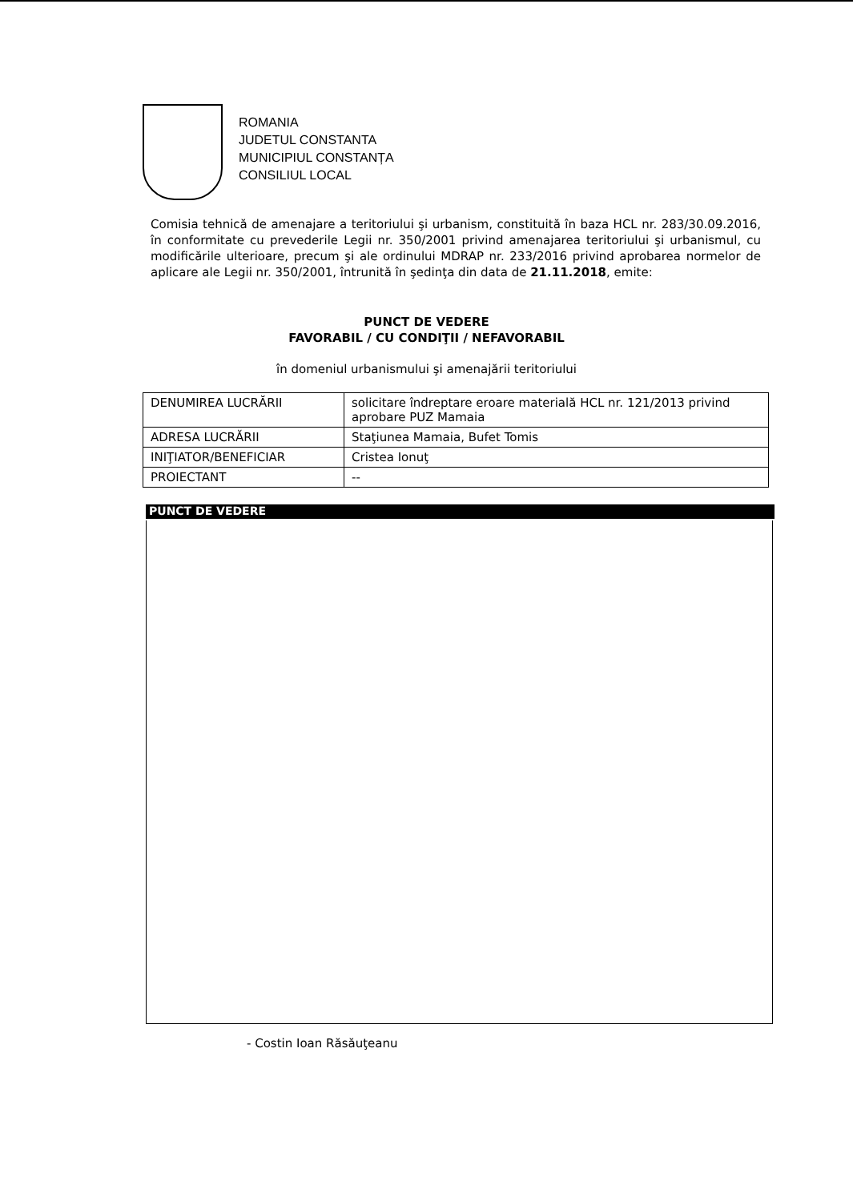ROMANIA
JUDETUL CONSTANTA
MUNICIPIUL CONSTANȚA
CONSILIUL LOCAL
Comisia tehnică de amenajare a teritoriului şi urbanism, constituită în baza HCL nr. 283/30.09.2016, în conformitate cu prevederile Legii nr. 350/2001 privind amenajarea teritoriului şi urbanismul, cu modificările ulterioare, precum şi ale ordinului MDRAP nr. 233/2016 privind aprobarea normelor de aplicare ale Legii nr. 350/2001, întrunită în şedinţa din data de 21.11.2018, emite:
PUNCT DE VEDERE
FAVORABIL / CU CONDIŢII / NEFAVORABIL
în domeniul urbanismului şi amenajării teritoriului
| DENUMIREA LUCRĂRII | solicitare îndreptare eroare materială HCL nr. 121/2013 privind aprobare PUZ Mamaia |
| ADRESA LUCRĂRII | Staţiunea Mamaia, Bufet Tomis |
| INIŢIATOR/BENEFICIAR | Cristea Ionuţ |
| PROIECTANT | -- |
PUNCT DE VEDERE
- Costin Ioan Răsăuţeanu